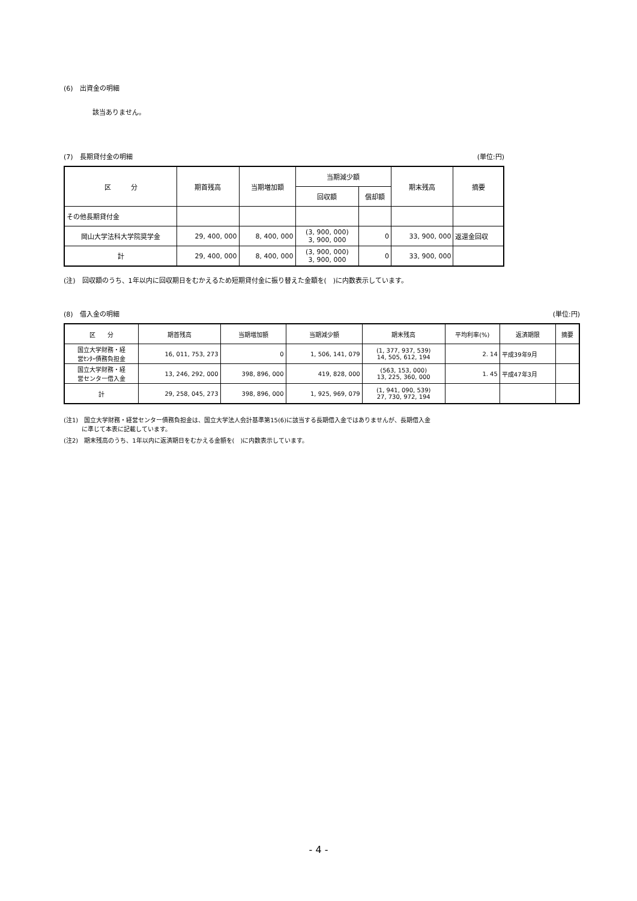(6)　出資金の明細
該当ありません。
(7)　長期貸付金の明細 (単位:円)
| 区 分 | 期首残高 | 当期増加額 | 当期減少額 | | 期末残高 | 摘要 |
| --- | --- | --- | --- | --- | --- | --- |
| | | | 回収額 | 償却額 | | |
| その他長期貸付金 | | | | | | |
| 岡山大学法科大学院奨学金 | 29, 400, 000 | 8, 400, 000 | (3, 900, 000) 3, 900, 000 | 0 | 33, 900, 000 | 返還金回収 |
| 計 | 29, 400, 000 | 8, 400, 000 | (3, 900, 000) 3, 900, 000 | 0 | 33, 900, 000 | |
(注)　回収額のうち、1年以内に回収期日をむかえるため短期貸付金に振り替えた金額を(　)に内数表示しています。
(8)　借入金の明細 (単位:円)
| 区 分 | 期首残高 | 当期増加額 | 当期減少額 | 期末残高 | 平均利率(%) | 返済期限 | 摘要 |
| --- | --- | --- | --- | --- | --- | --- | --- |
| 国立大学財務・経 営ｾﾝﾀｰ債務負担金 | 16, 011, 753, 273 | 0 | 1, 506, 141, 079 | (1, 377, 937, 539) 14, 505, 612, 194 | 2. 14 | 平成39年9月 | |
| 国立大学財務・経 営センター借入金 | 13, 246, 292, 000 | 398, 896, 000 | 419, 828, 000 | (563, 153, 000) 13, 225, 360, 000 | 1. 45 | 平成47年3月 | |
| 計 | 29, 258, 045, 273 | 398, 896, 000 | 1, 925, 969, 079 | (1, 941, 090, 539) 27, 730, 972, 194 | | | |
(注1)　国立大学財務・経営センター債務負担金は、国立大学法人会計基準第15(6)に該当する長期借入金ではありませんが、長期借入金
　　　に準じて本表に記載しています。
(注2)　期末残高のうち、1年以内に返済期日をむかえる金額を(　)に内数表示しています。
- 4 -